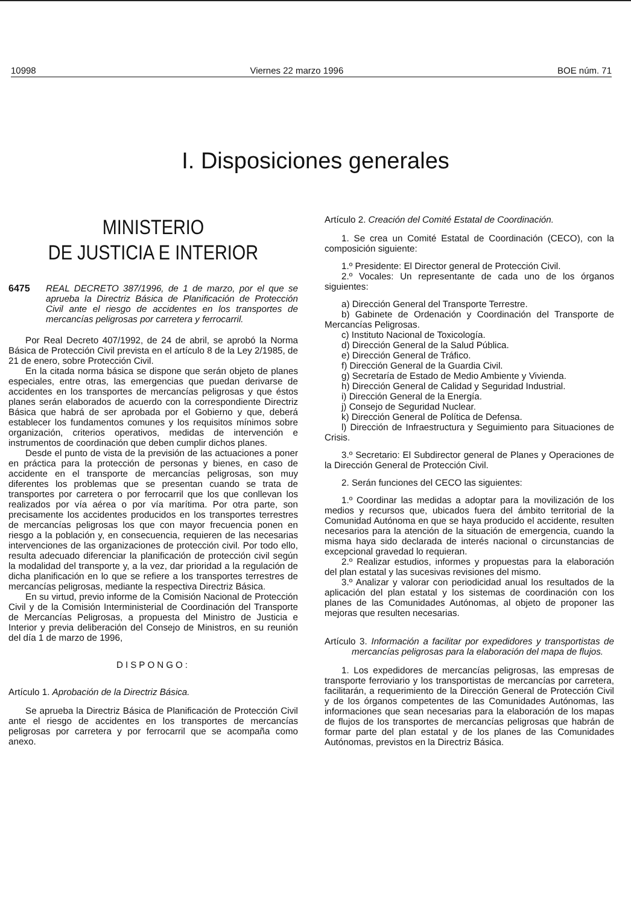10998 Viernes 22 marzo 1996 BOE núm. 71
I. Disposiciones generales
MINISTERIO
DE JUSTICIA E INTERIOR
6475 REAL DECRETO 387/1996, de 1 de marzo, por el que se aprueba la Directriz Básica de Planificación de Protección Civil ante el riesgo de accidentes en los transportes de mercancías peligrosas por carretera y ferrocarril.
Por Real Decreto 407/1992, de 24 de abril, se aprobó la Norma Básica de Protección Civil prevista en el artículo 8 de la Ley 2/1985, de 21 de enero, sobre Protección Civil.
En la citada norma básica se dispone que serán objeto de planes especiales, entre otras, las emergencias que puedan derivarse de accidentes en los transportes de mercancías peligrosas y que éstos planes serán elaborados de acuerdo con la correspondiente Directriz Básica que habrá de ser aprobada por el Gobierno y que, deberá establecer los fundamentos comunes y los requisitos mínimos sobre organización, criterios operativos, medidas de intervención e instrumentos de coordinación que deben cumplir dichos planes.
Desde el punto de vista de la previsión de las actuaciones a poner en práctica para la protección de personas y bienes, en caso de accidente en el transporte de mercancías peligrosas, son muy diferentes los problemas que se presentan cuando se trata de transportes por carretera o por ferrocarril que los que conllevan los realizados por vía aérea o por vía marítima. Por otra parte, son precisamente los accidentes producidos en los transportes terrestres de mercancías peligrosas los que con mayor frecuencia ponen en riesgo a la población y, en consecuencia, requieren de las necesarias intervenciones de las organizaciones de protección civil. Por todo ello, resulta adecuado diferenciar la planificación de protección civil según la modalidad del transporte y, a la vez, dar prioridad a la regulación de dicha planificación en lo que se refiere a los transportes terrestres de mercancías peligrosas, mediante la respectiva Directriz Básica.
En su virtud, previo informe de la Comisión Nacional de Protección Civil y de la Comisión Interministerial de Coordinación del Transporte de Mercancías Peligrosas, a propuesta del Ministro de Justicia e Interior y previa deliberación del Consejo de Ministros, en su reunión del día 1 de marzo de 1996,
DISPONGO:
Artículo 1. Aprobación de la Directriz Básica.
Se aprueba la Directriz Básica de Planificación de Protección Civil ante el riesgo de accidentes en los transportes de mercancías peligrosas por carretera y por ferrocarril que se acompaña como anexo.
Artículo 2. Creación del Comité Estatal de Coordinación.
1. Se crea un Comité Estatal de Coordinación (CECO), con la composición siguiente:
1.º Presidente: El Director general de Protección Civil.
2.º Vocales: Un representante de cada uno de los órganos siguientes:
a) Dirección General del Transporte Terrestre.
b) Gabinete de Ordenación y Coordinación del Transporte de Mercancías Peligrosas.
c) Instituto Nacional de Toxicología.
d) Dirección General de la Salud Pública.
e) Dirección General de Tráfico.
f) Dirección General de la Guardia Civil.
g) Secretaría de Estado de Medio Ambiente y Vivienda.
h) Dirección General de Calidad y Seguridad Industrial.
i) Dirección General de la Energía.
j) Consejo de Seguridad Nuclear.
k) Dirección General de Política de Defensa.
l) Dirección de Infraestructura y Seguimiento para Situaciones de Crisis.
3.º Secretario: El Subdirector general de Planes y Operaciones de la Dirección General de Protección Civil.
2. Serán funciones del CECO las siguientes:
1.º Coordinar las medidas a adoptar para la movilización de los medios y recursos que, ubicados fuera del ámbito territorial de la Comunidad Autónoma en que se haya producido el accidente, resulten necesarios para la atención de la situación de emergencia, cuando la misma haya sido declarada de interés nacional o circunstancias de excepcional gravedad lo requieran.
2.º Realizar estudios, informes y propuestas para la elaboración del plan estatal y las sucesivas revisiones del mismo.
3.º Analizar y valorar con periodicidad anual los resultados de la aplicación del plan estatal y los sistemas de coordinación con los planes de las Comunidades Autónomas, al objeto de proponer las mejoras que resulten necesarias.
Artículo 3. Información a facilitar por expedidores y transportistas de mercancías peligrosas para la elaboración del mapa de flujos.
1. Los expedidores de mercancías peligrosas, las empresas de transporte ferroviario y los transportistas de mercancías por carretera, facilitarán, a requerimiento de la Dirección General de Protección Civil y de los órganos competentes de las Comunidades Autónomas, las informaciones que sean necesarias para la elaboración de los mapas de flujos de los transportes de mercancías peligrosas que habrán de formar parte del plan estatal y de los planes de las Comunidades Autónomas, previstos en la Directriz Básica.